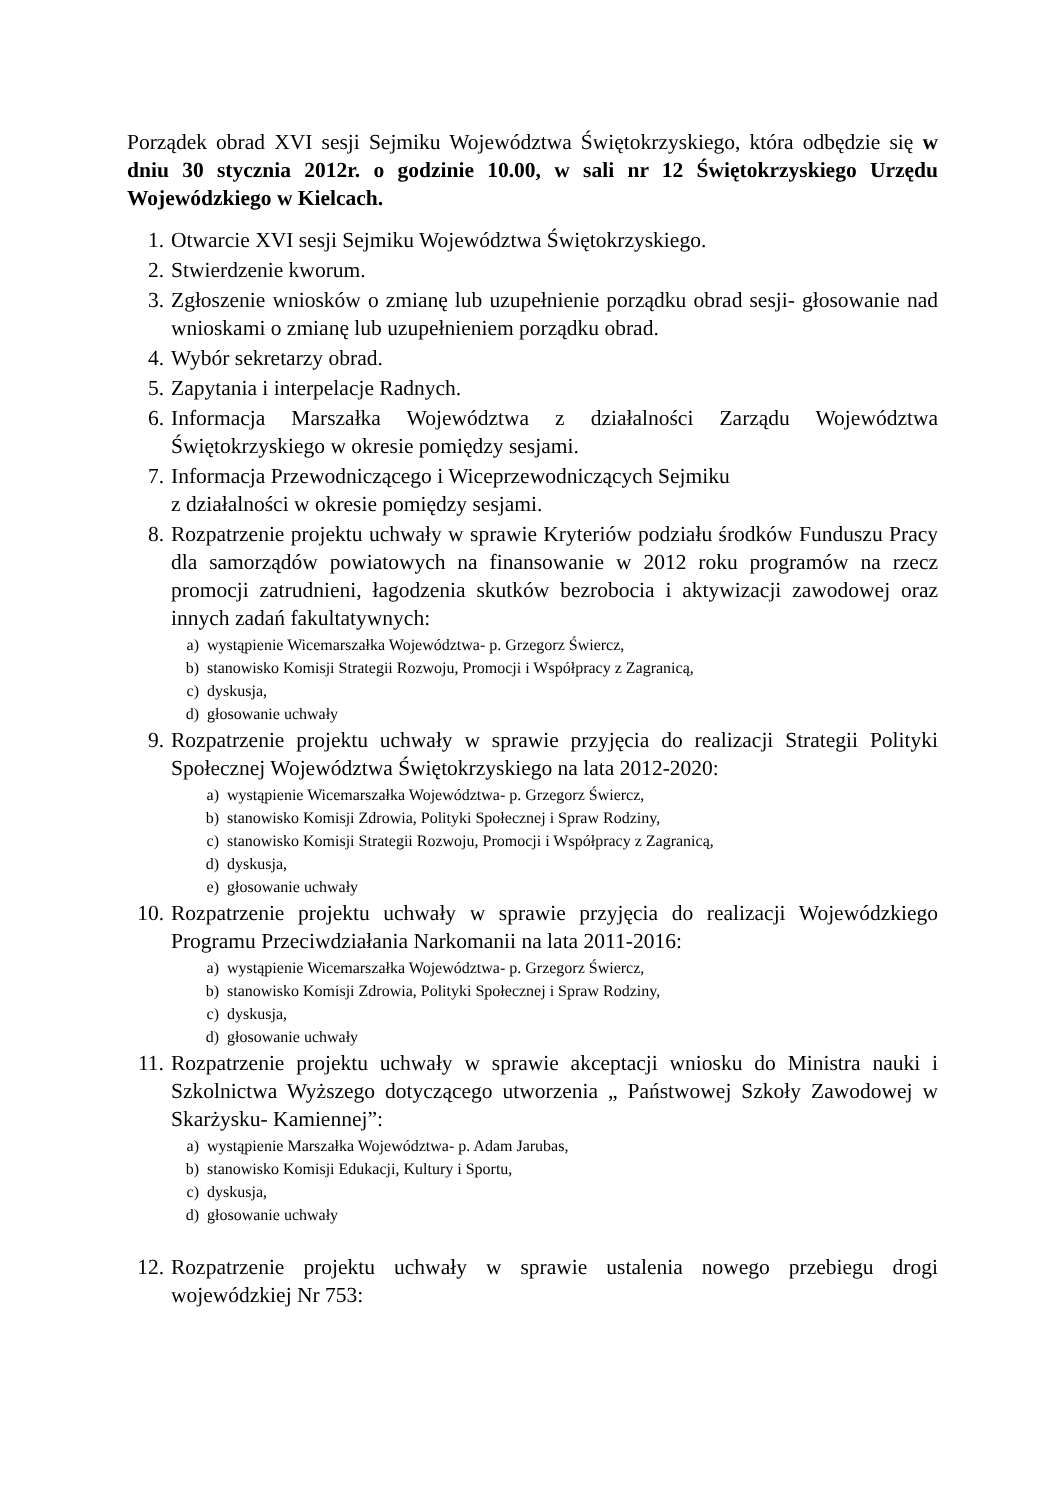Porządek obrad XVI sesji Sejmiku Województwa Świętokrzyskiego, która odbędzie się w dniu 30 stycznia 2012r. o godzinie 10.00, w sali nr 12 Świętokrzyskiego Urzędu Wojewódzkiego w Kielcach.
1. Otwarcie XVI sesji Sejmiku Województwa Świętokrzyskiego.
2. Stwierdzenie kworum.
3. Zgłoszenie wniosków o zmianę lub uzupełnienie porządku obrad sesji- głosowanie nad wnioskami o zmianę lub uzupełnieniem porządku obrad.
4. Wybór sekretarzy obrad.
5. Zapytania i interpelacje Radnych.
6. Informacja Marszałka Województwa z działalności Zarządu Województwa Świętokrzyskiego w okresie pomiędzy sesjami.
7. Informacja Przewodniczącego i Wiceprzewodniczących Sejmiku
z działalności w okresie pomiędzy sesjami.
8. Rozpatrzenie projektu uchwały w sprawie Kryteriów podziału środków Funduszu Pracy dla samorządów powiatowych na finansowanie w 2012 roku programów na rzecz promocji zatrudnieni, łagodzenia skutków bezrobocia i aktywizacji zawodowej oraz innych zadań fakultatywnych:
a) wystąpienie Wicemarszałka Województwa- p. Grzegorz Świercz,
b) stanowisko Komisji Strategii Rozwoju, Promocji i Współpracy z Zagranicą,
c) dyskusja,
d) głosowanie uchwały
9. Rozpatrzenie projektu uchwały w sprawie przyjęcia do realizacji Strategii Polityki Społecznej Województwa Świętokrzyskiego na lata 2012-2020:
a) wystąpienie Wicemarszałka Województwa- p. Grzegorz Świercz,
b) stanowisko Komisji Zdrowia, Polityki Społecznej i Spraw Rodziny,
c) stanowisko Komisji Strategii Rozwoju, Promocji i Współpracy z Zagranicą,
d) dyskusja,
e) głosowanie uchwały
10. Rozpatrzenie projektu uchwały w sprawie przyjęcia do realizacji Wojewódzkiego Programu Przeciwdziałania Narkomanii na lata 2011-2016:
a) wystąpienie Wicemarszałka Województwa- p. Grzegorz Świercz,
b) stanowisko Komisji Zdrowia, Polityki Społecznej i Spraw Rodziny,
c) dyskusja,
d) głosowanie uchwały
11. Rozpatrzenie projektu uchwały w sprawie akceptacji wniosku do Ministra nauki i Szkolnictwa Wyższego dotyczącego utworzenia „ Państwowej Szkoły Zawodowej w Skarżysku- Kamiennej”:
a) wystąpienie Marszałka Województwa- p. Adam Jarubas,
b) stanowisko Komisji Edukacji, Kultury i Sportu,
c) dyskusja,
d) głosowanie uchwały
12. Rozpatrzenie projektu uchwały w sprawie ustalenia nowego przebiegu drogi wojewódzkiej Nr 753: